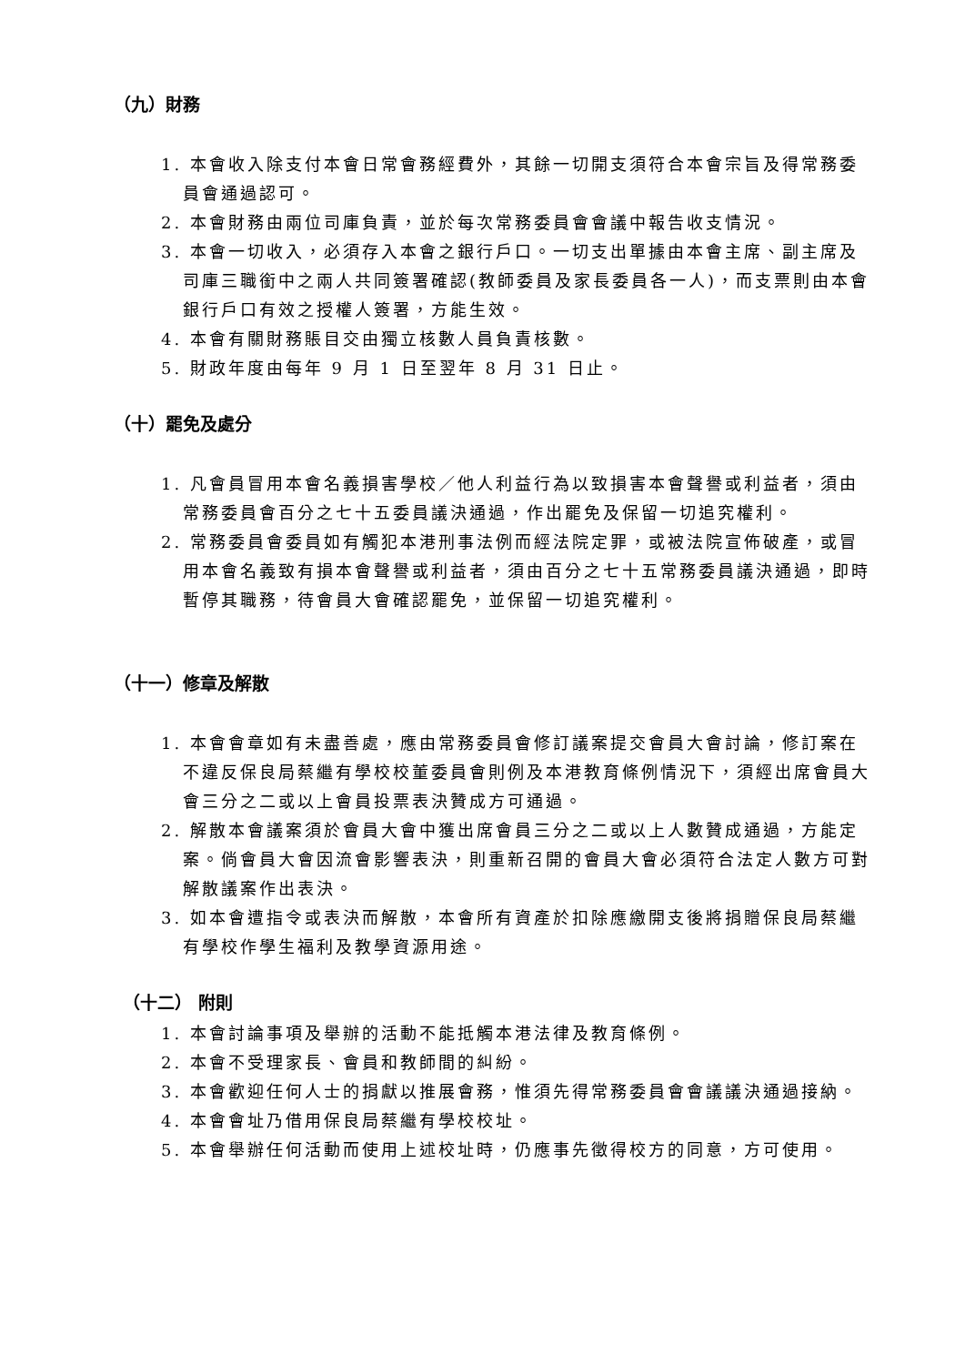（九）財務
1. 本會收入除支付本會日常會務經費外，其餘一切開支須符合本會宗旨及得常務委員會通過認可。
2. 本會財務由兩位司庫負責，並於每次常務委員會會議中報告收支情況。
3. 本會一切收入，必須存入本會之銀行戶口。一切支出單據由本會主席、副主席及司庫三職銜中之兩人共同簽署確認(教師委員及家長委員各一人)，而支票則由本會銀行戶口有效之授權人簽署，方能生效。
4. 本會有關財務賬目交由獨立核數人員負責核數。
5. 財政年度由每年 9 月 1 日至翌年 8 月 31 日止。
（十）罷免及處分
1. 凡會員冒用本會名義損害學校／他人利益行為以致損害本會聲譽或利益者，須由常務委員會百分之七十五委員議決通過，作出罷免及保留一切追究權利。
2. 常務委員會委員如有觸犯本港刑事法例而經法院定罪，或被法院宣佈破產，或冒用本會名義致有損本會聲譽或利益者，須由百分之七十五常務委員議決通過，即時暫停其職務，待會員大會確認罷免，並保留一切追究權利。
（十一）修章及解散
1. 本會會章如有未盡善處，應由常務委員會修訂議案提交會員大會討論，修訂案在不違反保良局蔡繼有學校校董委員會則例及本港教育條例情況下，須經出席會員大會三分之二或以上會員投票表決贊成方可通過。
2. 解散本會議案須於會員大會中獲出席會員三分之二或以上人數贊成通過，方能定案。倘會員大會因流會影響表決，則重新召開的會員大會必須符合法定人數方可對解散議案作出表決。
3. 如本會遭指令或表決而解散，本會所有資產於扣除應繳開支後將捐贈保良局蔡繼有學校作學生福利及教學資源用途。
（十二） 附則
1. 本會討論事項及舉辦的活動不能抵觸本港法律及教育條例。
2. 本會不受理家長、會員和教師間的糾紛。
3. 本會歡迎任何人士的捐獻以推展會務，惟須先得常務委員會會議議決通過接納。
4. 本會會址乃借用保良局蔡繼有學校校址。
5. 本會舉辦任何活動而使用上述校址時，仍應事先徵得校方的同意，方可使用。